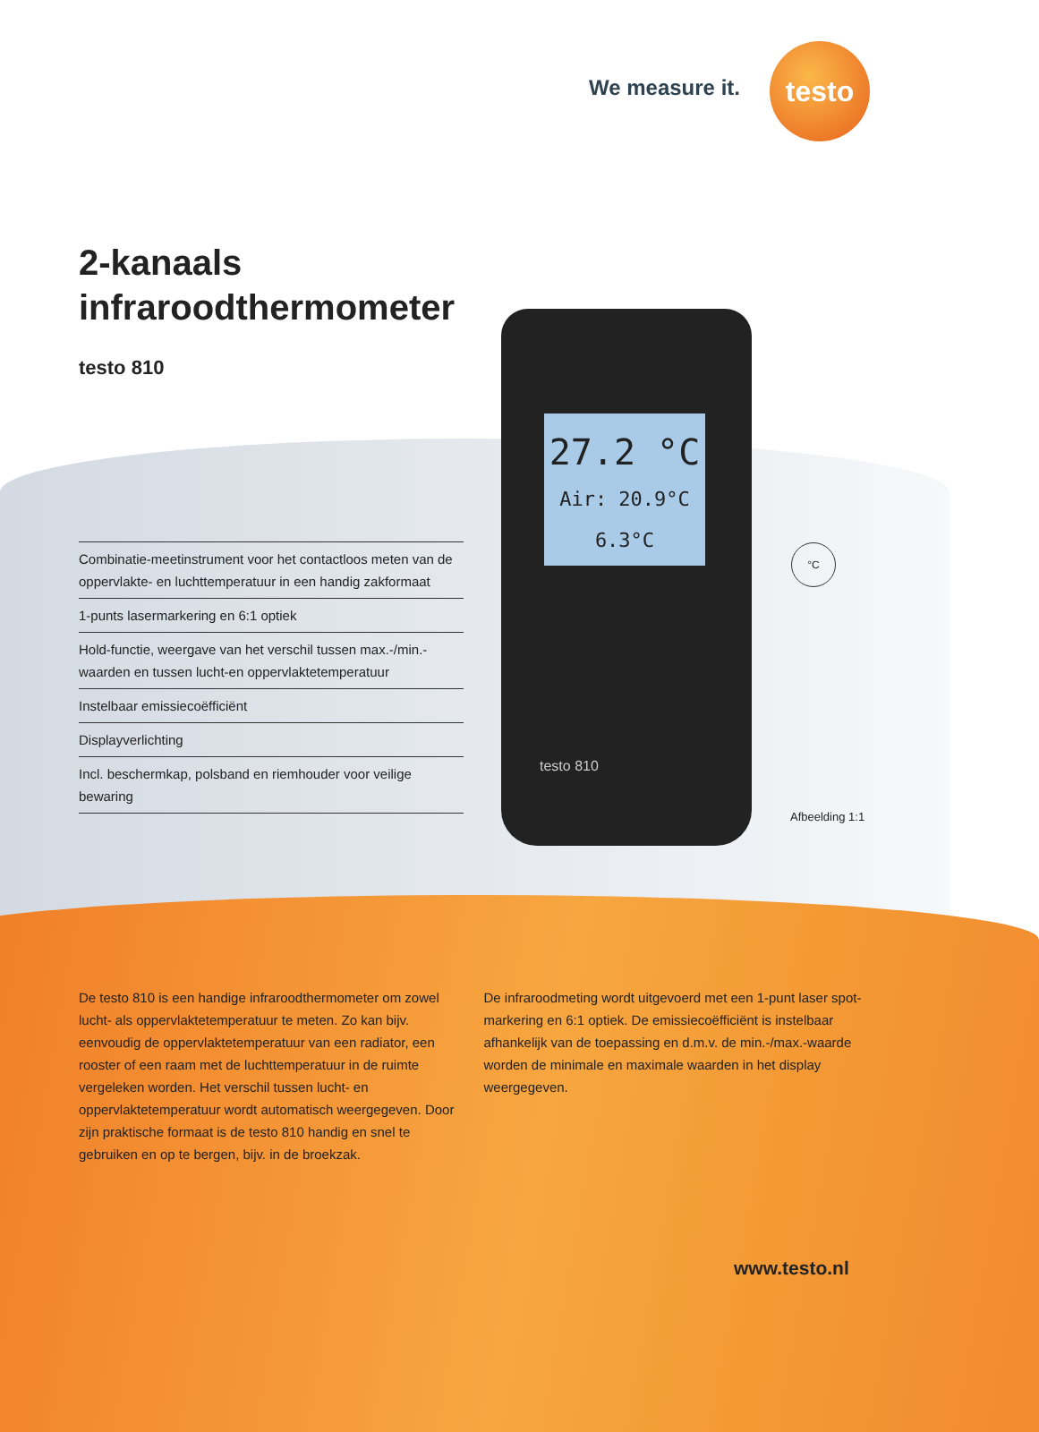We measure it.
testo
2-kanaals
infraroodthermometer
testo 810
27.2 °C
Air: 20.9°C 6.3°C
testo 810
Combinatie-meetinstrument voor het contactloos meten van de oppervlakte- en luchttemperatuur in een handig zakformaat
1-punts lasermarkering en 6:1 optiek
Hold-functie, weergave van het verschil tussen max.-/min.-waarden en tussen lucht-en oppervlaktetemperatuur
Instelbaar emissiecoëfficiënt
Displayverlichting
Incl. beschermkap, polsband en riemhouder voor veilige bewaring
°C
Afbeelding 1:1
De testo 810 is een handige infraroodthermometer om zowel lucht- als oppervlaktetemperatuur te meten. Zo kan bijv. eenvoudig de oppervlaktetemperatuur van een radiator, een rooster of een raam met de luchttemperatuur in de ruimte vergeleken worden. Het verschil tussen lucht- en oppervlaktetemperatuur wordt automatisch weergegeven. Door zijn praktische formaat is de testo 810 handig en snel te gebruiken en op te bergen, bijv. in de broekzak.
De infraroodmeting wordt uitgevoerd met een 1-punt laser spot-markering en 6:1 optiek. De emissiecoëfficiënt is instelbaar afhankelijk van de toepassing en d.m.v. de min.-/max.-waarde worden de minimale en maximale waarden in het display weergegeven.
www.testo.nl